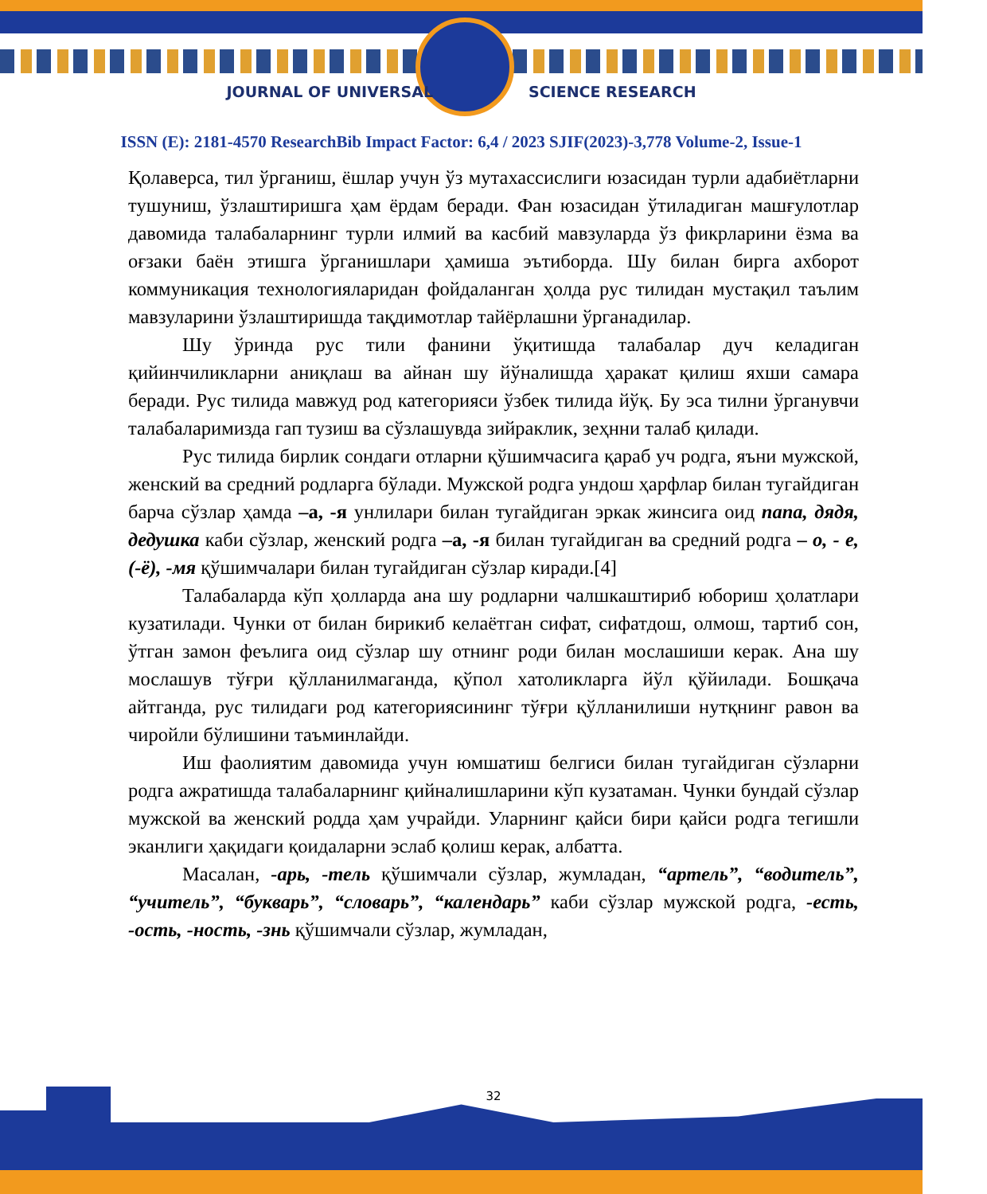JOURNAL OF UNIVERSAL SCIENCE RESEARCH
ISSN (E): 2181-4570 ResearchBib Impact Factor: 6,4 / 2023 SJIF(2023)-3,778 Volume-2, Issue-1
Қолаверса, тил ўрганиш, ёшлар учун ўз мутахассислиги юзасидан турли адабиётларни тушуниш, ўзлаштиришга ҳам ёрдам беради. Фан юзасидан ўтиладиган машғулотлар давомида талабаларнинг турли илмий ва касбий мавзуларда ўз фикрларини ёзма ва оғзаки баён этишга ўрганишлари ҳамиша эътиборда. Шу билан бирга ахборот коммуникация технологияларидан фойдаланган ҳолда рус тилидан мустақил таълим мавзуларини ўзлаштиришда тақдимотлар тайёрлашни ўрганадилар.
Шу ўринда рус тили фанини ўқитишда талабалар дуч келадиган қийинчиликларни аниқлаш ва айнан шу йўналишда ҳаракат қилиш яхши самара беради. Рус тилида мавжуд род категорияси ўзбек тилида йўқ. Бу эса тилни ўрганувчи талабаларимизда гап тузиш ва сўзлашувда зийраклик, зеҳнни талаб қилади.
Рус тилида бирлик сондаги отларни қўшимчасига қараб уч родга, яъни мужской, женский ва средний родларга бўлади. Мужской родга ундош ҳарфлар билан тугайдиган барча сўзлар ҳамда –а, -я унлилари билан тугайдиган эркак жинсига оид папа, дядя, дедушка каби сўзлар, женский родга –а, -я билан тугайдиган ва средний родга – о, - е, (-ё), -мя қўшимчалари билан тугайдиган сўзлар киради.[4]
Талабаларда кўп ҳолларда ана шу родларни чалшкаштириб юбориш ҳолатлари кузатилади. Чунки от билан бирикиб келаётган сифат, сифатдош, олмош, тартиб сон, ўтган замон феълига оид сўзлар шу отнинг роди билан мослашиши керак. Ана шу мослашув тўғри қўлланилмаганда, қўпол хатоликларга йўл қўйилади. Бошқача айтганда, рус тилидаги род категориясининг тўғри қўлланилиши нутқнинг равон ва чиройли бўлишини таъминлайди.
Иш фаолиятим давомида учун юмшатиш белгиси билан тугайдиган сўзларни родга ажратишда талабаларнинг қийналишларини кўп кузатаман. Чунки бундай сўзлар мужской ва женский родда ҳам учрайди. Уларнинг қайси бири қайси родга тегишли эканлиги ҳақидаги қоидаларни эслаб қолиш керак, албатта.
Масалан, -арь, -тель қўшимчали сўзлар, жумладан, “артель”, “водитель”, “учитель”, “букварь”, “словарь”, “календарь” каби сўзлар мужской родга, -есть, -ость, -ность, -знь қўшимчали сўзлар, жумладан,
32